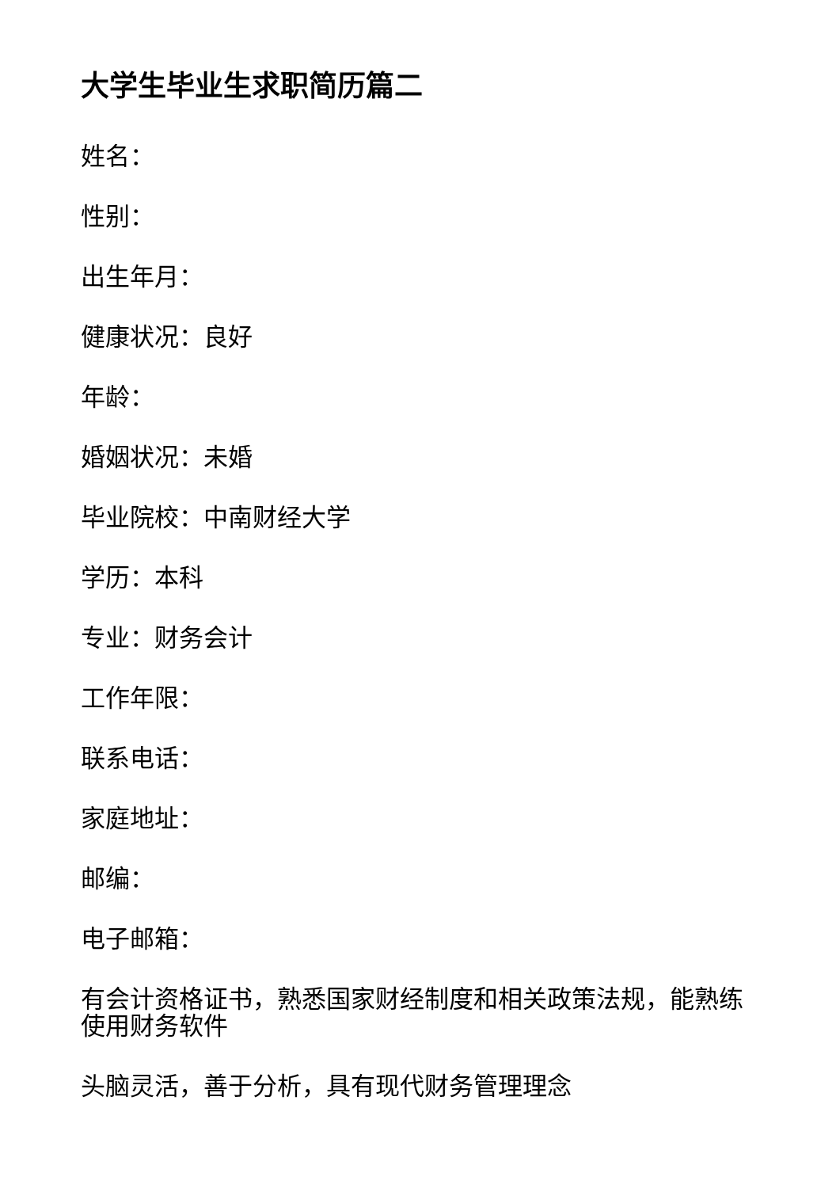大学生毕业生求职简历篇二
姓名：
性别：
出生年月：
健康状况：良好
年龄：
婚姻状况：未婚
毕业院校：中南财经大学
学历：本科
专业：财务会计
工作年限：
联系电话：
家庭地址：
邮编：
电子邮箱：
有会计资格证书，熟悉国家财经制度和相关政策法规，能熟练使用财务软件
头脑灵活，善于分析，具有现代财务管理理念